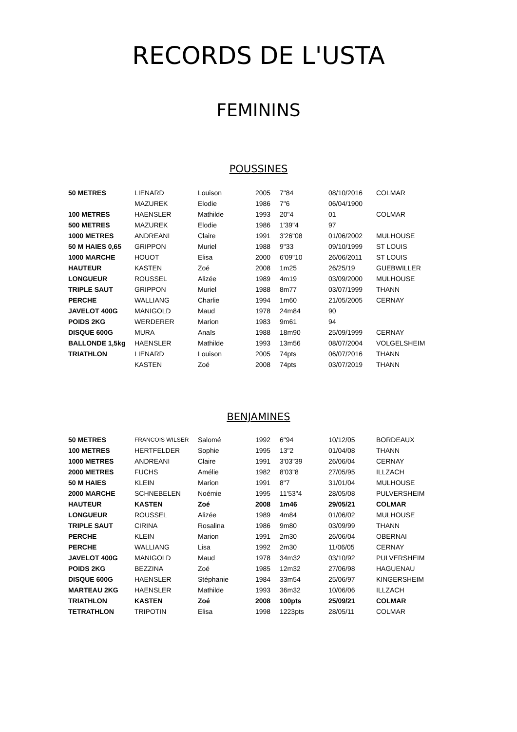RECORDS DE L'USTA
FEMININS
POUSSINES
| 50 METRES | LIENARD | Louison | 2005 | 7"84 | 08/10/2016 | COLMAR |
| | MAZUREK | Elodie | 1986 | 7"6 | 06/04/1900 | |
| 100 METRES | HAENSLER | Mathilde | 1993 | 20"4 | 01 | COLMAR |
| 500 METRES | MAZUREK | Elodie | 1986 | 1'39"4 | 97 | |
| 1000 METRES | ANDREANI | Claire | 1991 | 3'26"08 | 01/06/2002 | MULHOUSE |
| 50 M HAIES 0,65 | GRIPPON | Muriel | 1988 | 9"33 | 09/10/1999 | ST LOUIS |
| 1000 MARCHE | HOUOT | Elisa | 2000 | 6'09"10 | 26/06/2011 | ST LOUIS |
| HAUTEUR | KASTEN | Zoé | 2008 | 1m25 | 26/25/19 | GUEBWILLER |
| LONGUEUR | ROUSSEL | Alizée | 1989 | 4m19 | 03/09/2000 | MULHOUSE |
| TRIPLE SAUT | GRIPPON | Muriel | 1988 | 8m77 | 03/07/1999 | THANN |
| PERCHE | WALLIANG | Charlie | 1994 | 1m60 | 21/05/2005 | CERNAY |
| JAVELOT 400G | MANIGOLD | Maud | 1978 | 24m84 | 90 | |
| POIDS 2KG | WERDERER | Marion | 1983 | 9m61 | 94 | |
| DISQUE 600G | MURA | Anaïs | 1988 | 18m90 | 25/09/1999 | CERNAY |
| BALLONDE 1,5kg | HAENSLER | Mathilde | 1993 | 13m56 | 08/07/2004 | VOLGELSHEIM |
| TRIATHLON | LIENARD | Louison | 2005 | 74pts | 06/07/2016 | THANN |
| | KASTEN | Zoé | 2008 | 74pts | 03/07/2019 | THANN |
BENJAMINES
| 50 METRES | FRANCOIS WILSER | Salomé | 1992 | 6"94 | 10/12/05 | BORDEAUX |
| 100 METRES | HERTFELDER | Sophie | 1995 | 13"2 | 01/04/08 | THANN |
| 1000 METRES | ANDREANI | Claire | 1991 | 3'03"39 | 26/06/04 | CERNAY |
| 2000 METRES | FUCHS | Amélie | 1982 | 8'03"8 | 27/05/95 | ILLZACH |
| 50 M HAIES | KLEIN | Marion | 1991 | 8"7 | 31/01/04 | MULHOUSE |
| 2000 MARCHE | SCHNEBELEN | Noémie | 1995 | 11'53"4 | 28/05/08 | PULVERSHEIM |
| HAUTEUR | KASTEN | Zoé | 2008 | 1m46 | 29/05/21 | COLMAR |
| LONGUEUR | ROUSSEL | Alizée | 1989 | 4m84 | 01/06/02 | MULHOUSE |
| TRIPLE SAUT | CIRINA | Rosalina | 1986 | 9m80 | 03/09/99 | THANN |
| PERCHE | KLEIN | Marion | 1991 | 2m30 | 26/06/04 | OBERNAI |
| PERCHE | WALLIANG | Lisa | 1992 | 2m30 | 11/06/05 | CERNAY |
| JAVELOT 400G | MANIGOLD | Maud | 1978 | 34m32 | 03/10/92 | PULVERSHEIM |
| POIDS 2KG | BEZZINA | Zoé | 1985 | 12m32 | 27/06/98 | HAGUENAU |
| DISQUE 600G | HAENSLER | Stéphanie | 1984 | 33m54 | 25/06/97 | KINGERSHEIM |
| MARTEAU 2KG | HAENSLER | Mathilde | 1993 | 36m32 | 10/06/06 | ILLZACH |
| TRIATHLON | KASTEN | Zoé | 2008 | 100pts | 25/09/21 | COLMAR |
| TETRATHLON | TRIPOTIN | Elisa | 1998 | 1223pts | 28/05/11 | COLMAR |